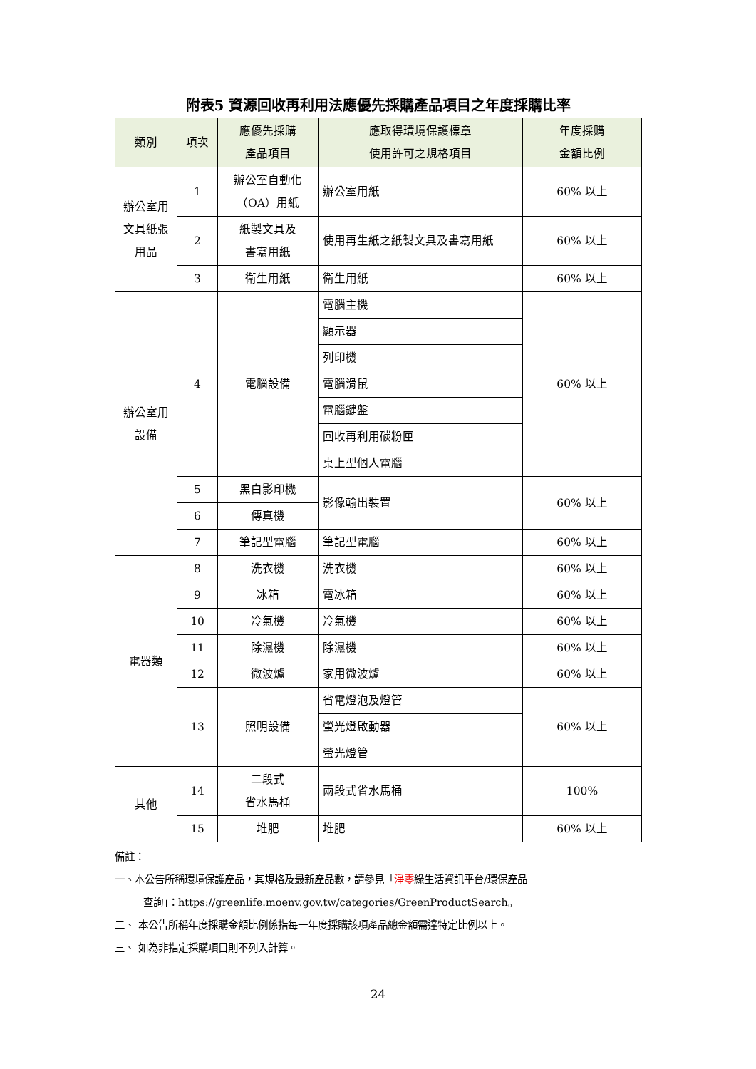附表5 資源回收再利用法應優先採購產品項目之年度採購比率
| 類別 | 項次 | 應優先採購 產品項目 | 應取得環境保護標章 使用許可之規格項目 | 年度採購 金額比例 |
| --- | --- | --- | --- | --- |
| 辦公室用 文具紙張 用品 | 1 | 辦公室自動化 （OA）用紙 | 辦公室用紙 | 60% 以上 |
| | 2 | 紙製文具及 書寫用紙 | 使用再生紙之紙製文具及書寫用紙 | 60% 以上 |
| | 3 | 衛生用紙 | 衛生用紙 | 60% 以上 |
| 辦公室用 設備 | 4 | 電腦設備 | 電腦主機 | 60% 以上 |
| | | | 顯示器 | |
| | | | 列印機 | |
| | | | 電腦滑鼠 | |
| | | | 電腦鍵盤 | |
| | | | 回收再利用碳粉匣 | |
| | | | 桌上型個人電腦 | |
| | 5 | 黑白影印機 | 影像輸出裝置 | 60% 以上 |
| | 6 | 傳真機 | | |
| | 7 | 筆記型電腦 | 筆記型電腦 | 60% 以上 |
| 電器類 | 8 | 洗衣機 | 洗衣機 | 60% 以上 |
| | 9 | 冰箱 | 電冰箱 | 60% 以上 |
| | 10 | 冷氣機 | 冷氣機 | 60% 以上 |
| | 11 | 除濕機 | 除濕機 | 60% 以上 |
| | 12 | 微波爐 | 家用微波爐 | 60% 以上 |
| | 13 | 照明設備 | 省電燈泡及燈管 | 60% 以上 |
| | | | 螢光燈啟動器 | |
| | | | 螢光燈管 | |
| 其他 | 14 | 二段式 省水馬桶 | 兩段式省水馬桶 | 100% |
| | 15 | 堆肥 | 堆肥 | 60% 以上 |
備註：
一、本公告所稱環境保護產品，其規格及最新產品數，請參見「淨零綠生活資訊平台/環保產品
查詢」：https://greenlife.moenv.gov.tw/categories/GreenProductSearch。
二、 本公告所稱年度採購金額比例係指每一年度採購該項產品總金額需達特定比例以上。
三、 如為非指定採購項目則不列入計算。
24